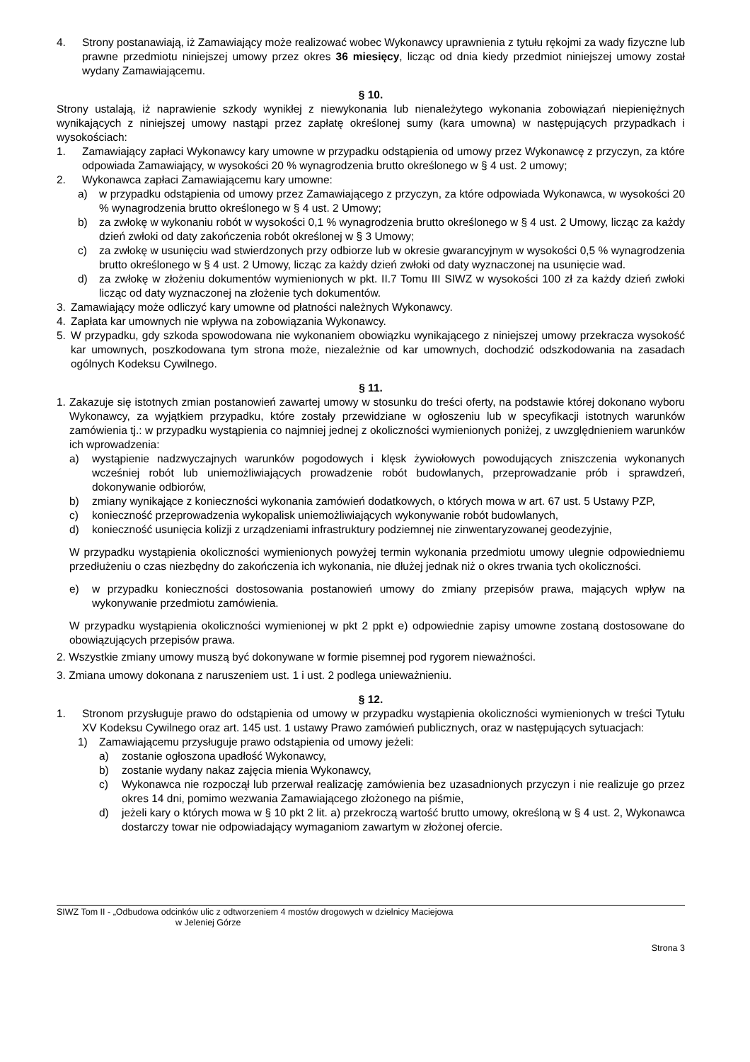4. Strony postanawiają, iż Zamawiający może realizować wobec Wykonawcy uprawnienia z tytułu rękojmi za wady fizyczne lub prawne przedmiotu niniejszej umowy przez okres 36 miesięcy, licząc od dnia kiedy przedmiot niniejszej umowy został wydany Zamawiającemu.
§ 10.
Strony ustalają, iż naprawienie szkody wynikłej z niewykonania lub nienależytego wykonania zobowiązań niepieniężnych wynikających z niniejszej umowy nastąpi przez zapłatę określonej sumy (kara umowna) w następujących przypadkach i wysokościach:
1. Zamawiający zapłaci Wykonawcy kary umowne w przypadku odstąpienia od umowy przez Wykonawcę z przyczyn, za które odpowiada Zamawiający, w wysokości 20 % wynagrodzenia brutto określonego w § 4 ust. 2 umowy;
2. Wykonawca zapłaci Zamawiającemu kary umowne:
a) w przypadku odstąpienia od umowy przez Zamawiającego z przyczyn, za które odpowiada Wykonawca, w wysokości 20 % wynagrodzenia brutto określonego w § 4 ust. 2 Umowy;
b) za zwłokę w wykonaniu robót w wysokości 0,1 % wynagrodzenia brutto określonego w § 4 ust. 2 Umowy, licząc za każdy dzień zwłoki od daty zakończenia robót określonej w § 3 Umowy;
c) za zwłokę w usunięciu wad stwierdzonych przy odbiorze lub w okresie gwarancyjnym w wysokości 0,5 % wynagrodzenia brutto określonego w § 4 ust. 2 Umowy, licząc za każdy dzień zwłoki od daty wyznaczonej na usunięcie wad.
d) za zwłokę w złożeniu dokumentów wymienionych w pkt. II.7 Tomu III SIWZ w wysokości 100 zł za każdy dzień zwłoki licząc od daty wyznaczonej na złożenie tych dokumentów.
3. Zamawiający może odliczyć kary umowne od płatności należnych Wykonawcy.
4. Zapłata kar umownych nie wpływa na zobowiązania Wykonawcy.
5. W przypadku, gdy szkoda spowodowana nie wykonaniem obowiązku wynikającego z niniejszej umowy przekracza wysokość kar umownych, poszkodowana tym strona może, niezależnie od kar umownych, dochodzić odszkodowania na zasadach ogólnych Kodeksu Cywilnego.
§ 11.
1. Zakazuje się istotnych zmian postanowień zawartej umowy w stosunku do treści oferty, na podstawie której dokonano wyboru Wykonawcy, za wyjątkiem przypadku, które zostały przewidziane w ogłoszeniu lub w specyfikacji istotnych warunków zamówienia tj.: w przypadku wystąpienia co najmniej jednej z okoliczności wymienionych poniżej, z uwzględnieniem warunków ich wprowadzenia:
a) wystąpienie nadzwyczajnych warunków pogodowych i klęsk żywiołowych powodujących zniszczenia wykonanych wcześniej robót lub uniemożliwiających prowadzenie robót budowlanych, przeprowadzanie prób i sprawdzeń, dokonywanie odbiorów,
b) zmiany wynikające z konieczności wykonania zamówień dodatkowych, o których mowa w art. 67 ust. 5 Ustawy PZP,
c) konieczność przeprowadzenia wykopalisk uniemożliwiających wykonywanie robót budowlanych,
d) konieczność usunięcia kolizji z urządzeniami infrastruktury podziemnej nie zinwentaryzowanej geodezyjnie,
W przypadku wystąpienia okoliczności wymienionych powyżej termin wykonania przedmiotu umowy ulegnie odpowiedniemu przedłużeniu o czas niezbędny do zakończenia ich wykonania, nie dłużej jednak niż o okres trwania tych okoliczności.
e) w przypadku konieczności dostosowania postanowień umowy do zmiany przepisów prawa, mających wpływ na wykonywanie przedmiotu zamówienia.
W przypadku wystąpienia okoliczności wymienionej w pkt 2 ppkt e) odpowiednie zapisy umowne zostaną dostosowane do obowiązujących przepisów prawa.
2. Wszystkie zmiany umowy muszą być dokonywane w formie pisemnej pod rygorem nieważności.
3. Zmiana umowy dokonana z naruszeniem ust. 1 i ust. 2 podlega unieważnieniu.
§ 12.
1. Stronom przysługuje prawo do odstąpienia od umowy w przypadku wystąpienia okoliczności wymienionych w treści Tytułu XV Kodeksu Cywilnego oraz art. 145 ust. 1 ustawy Prawo zamówień publicznych, oraz w następujących sytuacjach:
1) Zamawiającemu przysługuje prawo odstąpienia od umowy jeżeli:
a) zostanie ogłoszona upadłość Wykonawcy,
b) zostanie wydany nakaz zajęcia mienia Wykonawcy,
c) Wykonawca nie rozpoczął lub przerwał realizację zamówienia bez uzasadnionych przyczyn i nie realizuje go przez okres 14 dni, pomimo wezwania Zamawiającego złożonego na piśmie,
d) jeżeli kary o których mowa w § 10 pkt 2 lit. a) przekroczą wartość brutto umowy, określoną w § 4 ust. 2, Wykonawca dostarczy towar nie odpowiadający wymaganiom zawartym w złożonej ofercie.
SIWZ Tom II - „Odbudowa odcinków ulic z odtworzeniem 4 mostów drogowych w dzielnicy Maciejowa
w Jeleniej Górze
Strona 3